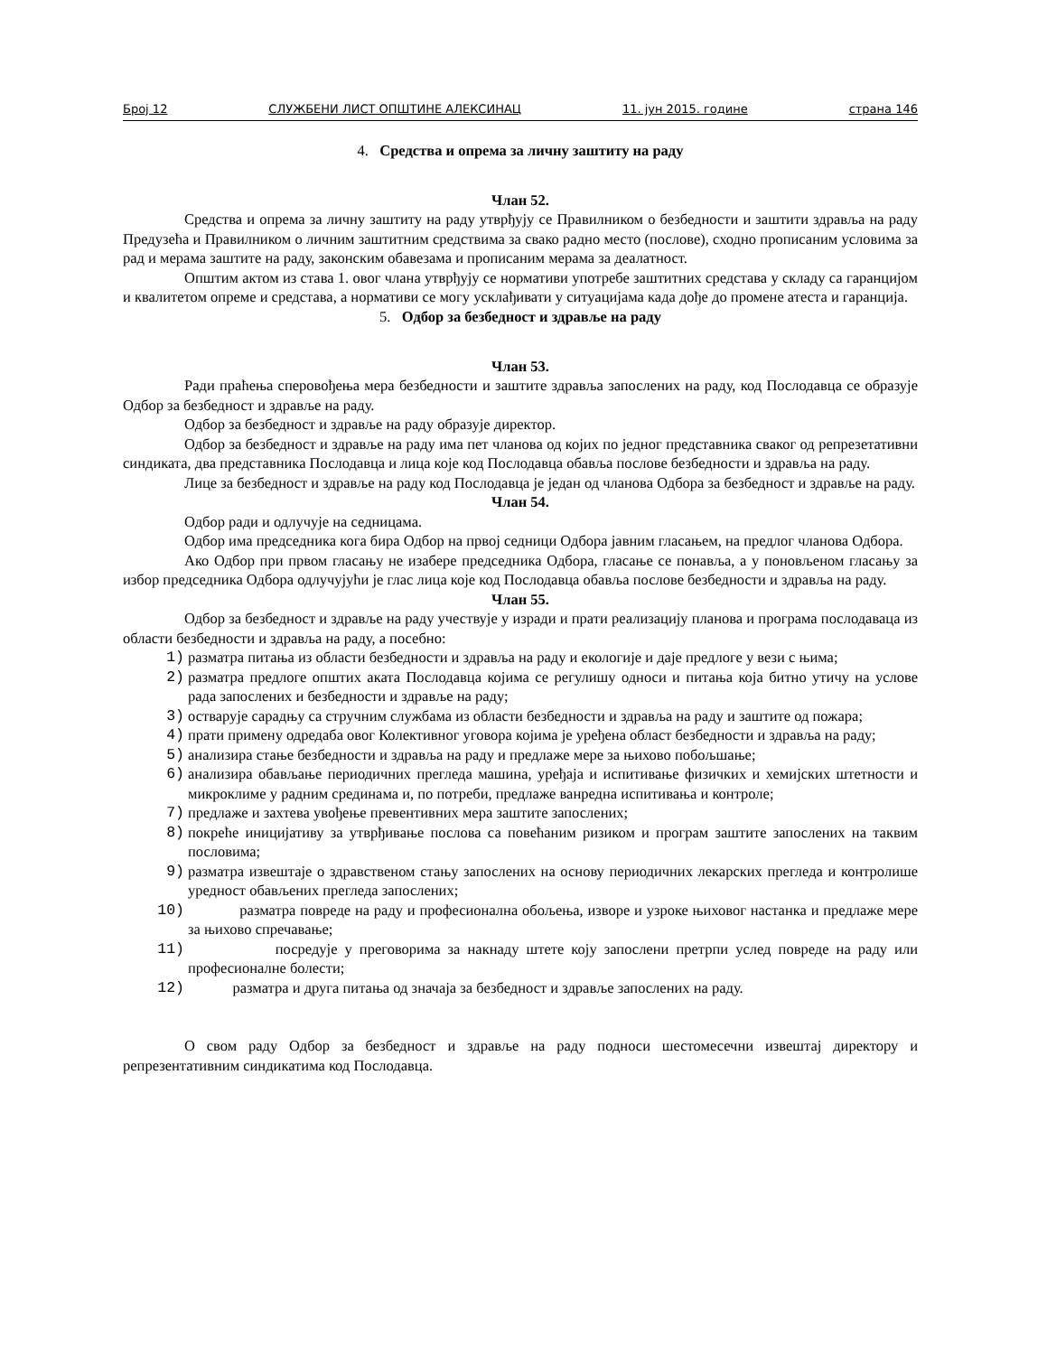Број 12 СЛУЖБЕНИ ЛИСТ ОПШТИНЕ АЛЕКСИНАЦ 11. јун 2015. године страна 146
4. Средства и опрема за личну заштиту на раду
Члан 52.
Средства и опрема за личну заштиту на раду утврђују се Правилником о безбедности и заштити здравља на раду Предузећа и Правилником о личним заштитним средствима за свако радно место (послове), сходно прописаним условима за рад и мерама заштите на раду, законским обавезама и прописаним мерама за деалатност.
Општим актом из става 1. овог члана утврђују се нормативи употребе заштитних средстава у складу са гаранцијом и квалитетом опреме и средстава, а нормативи се могу усклађивати у ситуацијама када дође до промене атеста и гаранција.
5. Одбор за безбедност и здравље на раду
Члан 53.
Ради праћења сперовођења мера безбедности и заштите здравља запослених на раду, код Послодавца се образује Одбор за безбедност и здравље на раду.
Одбор за безбедност и здравље на раду образује директор.
Одбор за безбедност и здравље на раду има пет чланова од којих по једног представника сваког од репрезетативни синдиката, два представника Послодавца и лица које код Послодавца обавља послове безбедности и здравља на раду.
Лице за безбедност и здравље на раду код Послодавца је један од чланова Одбора за безбедност и здравље на раду.
Члан 54.
Одбор ради и одлучује на седницама.
Одбор има председника кога бира Одбор на првој седници Одбора јавним гласањем, на предлог чланова Одбора.
Ако Одбор при првом гласању не изабере председника Одбора, гласање се понавља, а у поновљеном гласању за избор председника Одбора одлучујући је глас лица које код Послодавца обавља послове безбедности и здравља на раду.
Члан 55.
Одбор за безбедност и здравље на раду учествује у изради и прати реализацију планова и програма послодаваца из области безбедности и здравља на раду, а посебно:
1) разматра питања из области безбедности и здравља на раду и екологије и даје предлоге у вези с њима;
2) разматра предлоге општих аката Послодавца којима се регулишу односи и питања која битно утичу на услове рада запослених и безбедности и здравље на раду;
3) остварује сарадњу са стручним службама из области безбедности и здравља на раду и заштите од пожара;
4) прати примену одредаба овог Колективног уговора којима је уређена област безбедности и здравља на раду;
5) анализира стање безбедности и здравља на раду и предлаже мере за њихово побољшање;
6) анализира обављање периодичних прегледа машина, уређаја и испитивање физичких и хемијских штетности и микроклиме у радним срединама и, по потреби, предлаже ванредна испитивања и контроле;
7) предлаже и захтева увођење превентивних мера заштите запослених;
8) покреће иницијативу за утврђивање послова са повећаним ризиком и програм заштите запослених на таквим пословима;
9) разматра извештаје о здравственом стању запослених на основу периодичних лекарских прегледа и контролише уредност обављених прегледа запослених;
10) разматра повреде на раду и професионална обољења, изворе и узроке њиховог настанка и предлаже мере за њихово спречавање;
11) посредује у преговорима за накнаду штете коју запослени претрпи услед повреде на раду или професионалне болести;
12) разматра и друга питања од значаја за безбедност и здравље запослених на раду.
О свом раду Одбор за безбедност и здравље на раду подноси шестомесечни извештај директору и репрезентативним синдикатима код Послодавца.